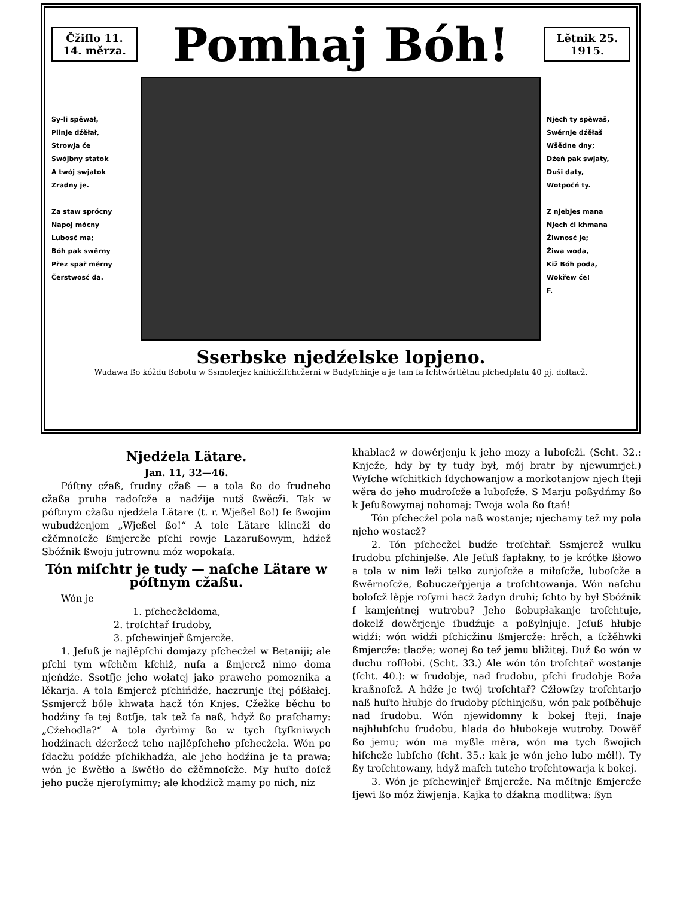Čžiſlo 11.
14. měrza.
Pomhaj Bóh!
Lětnik 25.
1915.
Sy-li spěwał,
Pilnje dźěłał,
Strowja će
Swójbny statok
A twój swjatok
Zradny je.
Za staw sprócny
Napoj mócny
Lubosć ma;
Bóh pak swěrny
Přez spař měrny
Čerstwosć da.
Njech ty spěwaš,
Swěrnje dźěłaš
Wšědne dny;
Dźeń pak swjaty,
Duši daty,
Wotpočń ty.
Z njebjes mana
Njech ći khmana
Žiwnosć je;
Žiwa woda,
Kiž Bóh poda,
Wokřew će!
F.
Sserbske njedźelske lopjeno.
Wudawa ßo kóždu ßobotu w Ssmolerjez knihicžiſchcžerni w Budyſchinje a je tam ſa ſchtwórtlětnu pſchedplatu 40 pj. doſtacž.
Njedźela Lätare.
Jan. 11, 32—46.
Póſtny cžaß, ſrudny cžaß — a tola ßo do ſrudneho cžaßa pruha radoſcže a nadźije nutš ßwěcži. Tak w póſtnym cžaßu njedźela Lätare (t. r. Wjeßel ßo!) ſe ßwojim wubudźenjom „Wjeßel ßo!“ A tole Lätare klincži do cžěmnoſcže ßmjercže pſchi rowje Lazarußowym, hdźež Sbóžnik ßwoju jutrownu móz wopokaſa.
Tón miſchtr je tudy — naſche Lätare w póſtnym cžaßu.
Wón je
1. pſchecželdoma,
2. troſchtař ſrudoby,
3. pſchewinjeř ßmjercže.
1. Jeſuß je najlěpſchi domjazy pſchecžel w Betaniji; ale pſchi tym wſchěm kſchiž, nuſa a ßmjercž nimo doma njeńdźe. Ssotſje jeho wołatej jako praweho pomoznika a lěkarja. A tola ßmjercž pſchińdźe, haczrunje ſtej póßłałej. Ssmjercž bóle khwata hacž tón Knjes. Cžežke běchu to hodźiny ſa tej ßotſje, tak tež ſa naß, hdyž ßo praſchamy: „Cžehodla?“ A tola dyrbimy ßo w tych ſtyſkniwych hodźinach dźeržecž teho najlěpſcheho pſchecžela. Wón po ſdacžu poſdźe pſchikhadźa, ale jeho hodźina je ta prawa; wón je ßwětło a ßwětło do cžěmnoſcže. My huſto doſcž jeho pucže njeroſymimy; ale khodźicž mamy po nich, niz
khablacž w dowěrjenju k jeho mozy a luboſcži. (Scht. 32.: Knježe, hdy by ty tudy był, mój bratr by njewumrjeł.) Wyſche wſchitkich ſdychowanjow a morkotanjow njech ſteji wěra do jeho mudroſcže a luboſcže. S Marju poßydńmy ßo k Jeſußowymaj nohomaj: Twoja wola ßo ſtań!
Tón pſchecžel pola naß wostanje; njechamy tež my pola njeho wostacž?
2. Tón pſchecžel budźe troſchtař. Ssmjercž wulku ſrudobu pſchinjeße. Ale Jeſuß ſapłakny, to je krótke ßłowo a tola w nim leži telko zunjoſcže a miłoſcže, luboſcže a ßwěrnoſcže, ßobuczeřpjenja a troſchtowanja. Wón naſchu boloſcž lěpje roſymi hacž žadyn druhi; ſchto by był Sbóžnik ſ kamjeńtnej wutrobu? Jeho ßobupłakanje troſchtuje, dokelž dowěrjenje ſbudźuje a poßylnjuje. Jeſuß hłubje widźi: wón widźi pſchicžinu ßmjercže: hrěch, a ſcžěhwki ßmjercže: tłacže; wonej ßo tež jemu bližitej. Duž ßo wón w duchu roſſłobi. (Scht. 33.) Ale wón tón troſchtař wostanje (ſcht. 40.): w ſrudobje, nad ſrudobu, pſchi ſrudobje Boža kraßnoſcž. A hdźe je twój troſchtař? Cžłowſzy troſchtarjo naß huſto hłubje do ſrudoby pſchinjeßu, wón pak poſběhuje nad ſrudobu. Wón njewidomny k bokej ſteji, ſnaje najhłubſchu ſrudobu, hlada do hłubokeje wutroby. Dowěř ßo jemu; wón ma myßle měra, wón ma tych ßwojich hiſchcže lubſcho (ſcht. 35.: kak je wón jeho lubo měł!). Ty ßy troſchtowany, hdyž maſch tuteho troſchtowarja k bokej.
3. Wón je pſchewinjeř ßmjercže. Na měſtnje ßmjercže ſjewi ßo móz žiwjenja. Kajka to dźakna modlitwa: ßyn